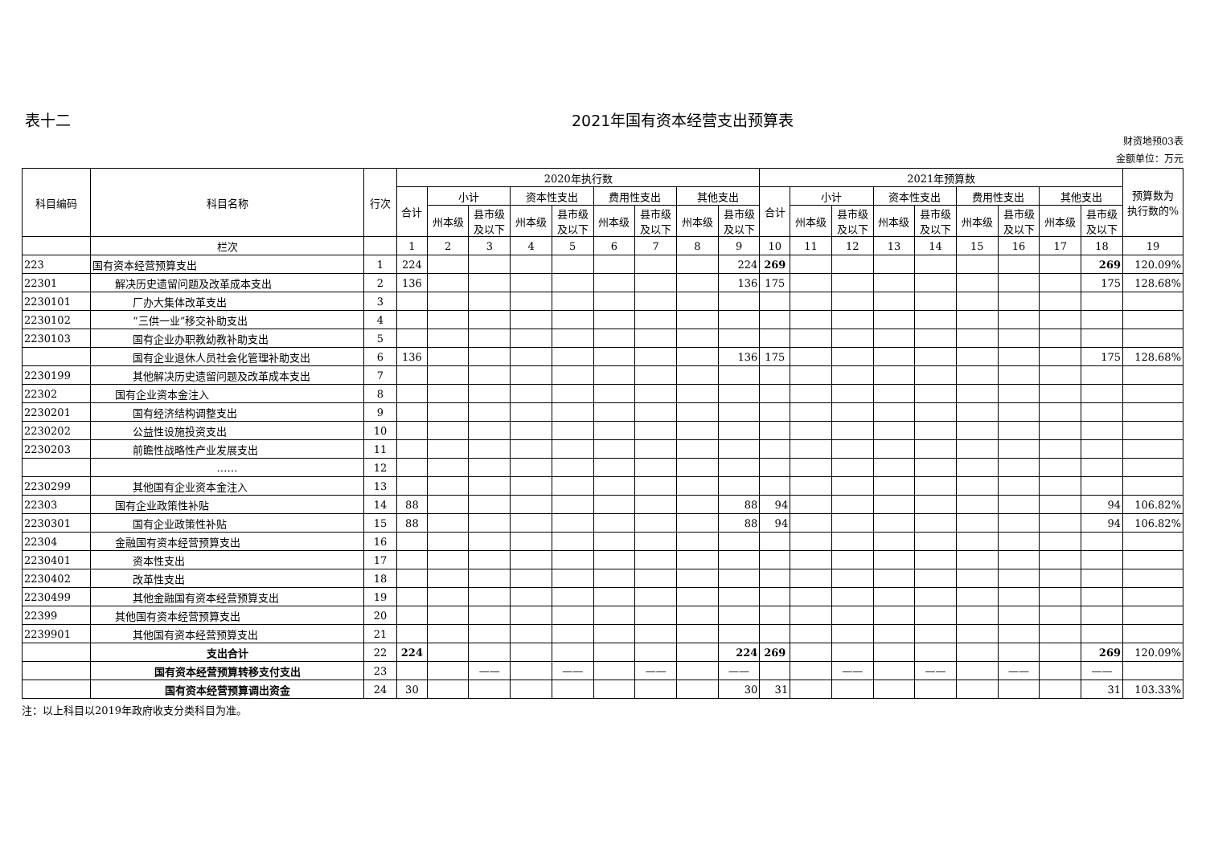表十二 2021年国有资本经营支出预算表
财资地预03表
金额单位：万元
| 科目编码 | 科目名称 | 行次 | 2020年执行数 | | | | | | | | | 2021年预算数 | | | | | | | | | 预算数为 执行数的% |
| --- | --- | --- | --- | --- | --- | --- | --- | --- | --- | --- | --- | --- | --- | --- | --- | --- | --- | --- | --- | --- | --- |
| | | | 合计 | 小计 | | 资本性支出 | | 费用性支出 | | 其他支出 | | 合计 | 小计 | | 资本性支出 | | 费用性支出 | | 其他支出 | | |
| | | | | 州本级 | 县市级 及以下 | 州本级 | 县市级 及以下 | 州本级 | 县市级 及以下 | 州本级 | 县市级 及以下 | | 州本级 | 县市级 及以下 | 州本级 | 县市级 及以下 | 州本级 | 县市级 及以下 | 州本级 | 县市级 及以下 | |
| | 栏次 | | 1 | 2 | 3 | 4 | 5 | 6 | 7 | 8 | 9 | 10 | 11 | 12 | 13 | 14 | 15 | 16 | 17 | 18 | 19 |
| 223 | 国有资本经营预算支出 | 1 | 224 | | | | | | | | 224 | 269 | | | | | | | | 269 | 120.09% |
| 22301 | 解决历史遗留问题及改革成本支出 | 2 | 136 | | | | | | | | 136 | 175 | | | | | | | | 175 | 128.68% |
| 2230101 | 厂办大集体改革支出 | 3 | | | | | | | | | | | | | | | | | | | |
| 2230102 | “三供一业”移交补助支出 | 4 | | | | | | | | | | | | | | | | | | | |
| 2230103 | 国有企业办职教幼教补助支出 | 5 | | | | | | | | | | | | | | | | | | | |
| | 国有企业退休人员社会化管理补助支出 | 6 | 136 | | | | | | | | 136 | 175 | | | | | | | | 175 | 128.68% |
| 2230199 | 其他解决历史遗留问题及改革成本支出 | 7 | | | | | | | | | | | | | | | | | | | |
| 22302 | 国有企业资本金注入 | 8 | | | | | | | | | | | | | | | | | | | |
| 2230201 | 国有经济结构调整支出 | 9 | | | | | | | | | | | | | | | | | | | |
| 2230202 | 公益性设施投资支出 | 10 | | | | | | | | | | | | | | | | | | | |
| 2230203 | 前瞻性战略性产业发展支出 | 11 | | | | | | | | | | | | | | | | | | | |
| | …… | 12 | | | | | | | | | | | | | | | | | | | |
| 2230299 | 其他国有企业资本金注入 | 13 | | | | | | | | | | | | | | | | | | | |
| 22303 | 国有企业政策性补贴 | 14 | 88 | | | | | | | | 88 | 94 | | | | | | | | 94 | 106.82% |
| 2230301 | 国有企业政策性补贴 | 15 | 88 | | | | | | | | 88 | 94 | | | | | | | | 94 | 106.82% |
| 22304 | 金融国有资本经营预算支出 | 16 | | | | | | | | | | | | | | | | | | | |
| 2230401 | 资本性支出 | 17 | | | | | | | | | | | | | | | | | | | |
| 2230402 | 改革性支出 | 18 | | | | | | | | | | | | | | | | | | | |
| 2230499 | 其他金融国有资本经营预算支出 | 19 | | | | | | | | | | | | | | | | | | | |
| 22399 | 其他国有资本经营预算支出 | 20 | | | | | | | | | | | | | | | | | | | |
| 2239901 | 其他国有资本经营预算支出 | 21 | | | | | | | | | | | | | | | | | | | |
| | 支出合计 | 22 | 224 | | | | | | | | 224 | 269 | | | | | | | | 269 | 120.09% |
| | 国有资本经营预算转移支付支出 | 23 | | | —— | | —— | | —— | | —— | | | —— | | —— | | —— | | —— | |
| | 国有资本经营预算调出资金 | 24 | 30 | | | | | | | | 30 | 31 | | | | | | | | 31 | 103.33% |
注：以上科目以2019年政府收支分类科目为准。